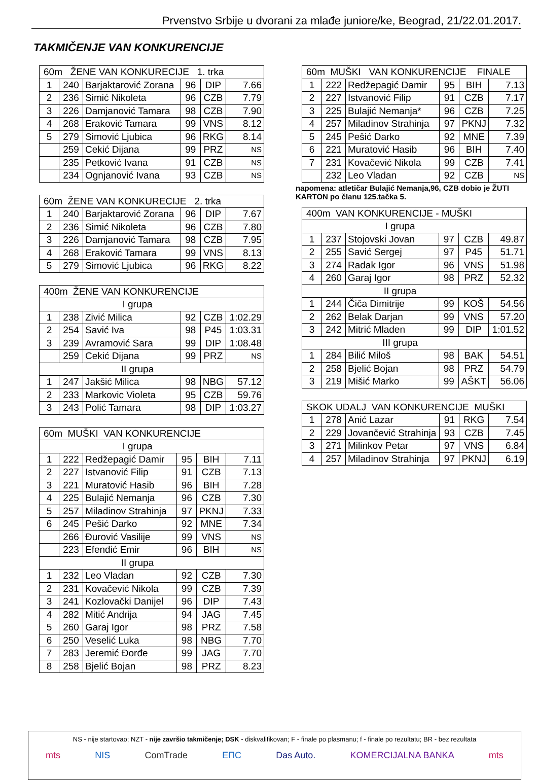Prvenstvo Srbije u dvorani za mlađe juniore/ke, Beograd, 21/22.01.2017.
TAKMIČENJE VAN KONKURENCIJE
| 60m ŽENE VAN KONKURECIJE 1. trka | | | | | |
| --- | --- | --- | --- | --- | --- |
| 1 | 240 | Barjaktarović Zorana | 96 | DIP | 7.66 |
| 2 | 236 | Simić Nikoleta | 96 | CZB | 7.79 |
| 3 | 226 | Damjanović Tamara | 98 | CZB | 7.90 |
| 4 | 268 | Eraković Tamara | 99 | VNS | 8.12 |
| 5 | 279 | Simović Ljubica | 96 | RKG | 8.14 |
| | 259 | Cekić Dijana | 99 | PRZ | NS |
| | 235 | Petković Ivana | 91 | CZB | NS |
| | 234 | Ognjanović Ivana | 93 | CZB | NS |
| 60m ŽENE VAN KONKURECIJE 2. trka | | | | | |
| --- | --- | --- | --- | --- | --- |
| 1 | 240 | Barjaktarović Zorana | 96 | DIP | 7.67 |
| 2 | 236 | Simić Nikoleta | 96 | CZB | 7.80 |
| 3 | 226 | Damjanović Tamara | 98 | CZB | 7.95 |
| 4 | 268 | Eraković Tamara | 99 | VNS | 8.13 |
| 5 | 279 | Simović Ljubica | 96 | RKG | 8.22 |
| 400m ŽENE VAN KONKURENCIJE | | | | | |
| --- | --- | --- | --- | --- | --- |
| I grupa | | | | | |
| 1 | 238 | Zivić Milica | 92 | CZB | 1:02.29 |
| 2 | 254 | Savić Iva | 98 | P45 | 1:03.31 |
| 3 | 239 | Avramović Sara | 99 | DIP | 1:08.48 |
| | 259 | Cekić Dijana | 99 | PRZ | NS |
| II grupa | | | | | |
| 1 | 247 | Jakšić Milica | 98 | NBG | 57.12 |
| 2 | 233 | Markovic Violeta | 95 | CZB | 59.76 |
| 3 | 243 | Polić Tamara | 98 | DIP | 1:03.27 |
| 60m MUŠKI VAN KONKURENCIJE | | | | | |
| --- | --- | --- | --- | --- | --- |
| I grupa | | | | | |
| 1 | 222 | Redžepagić Damir | 95 | BIH | 7.11 |
| 2 | 227 | Istvanović Filip | 91 | CZB | 7.13 |
| 3 | 221 | Muratović Hasib | 96 | BIH | 7.28 |
| 4 | 225 | Bulajić Nemanja | 96 | CZB | 7.30 |
| 5 | 257 | Miladinov Strahinja | 97 | PKNJ | 7.33 |
| 6 | 245 | Pešić Darko | 92 | MNE | 7.34 |
| | 266 | Đurović Vasilije | 99 | VNS | NS |
| | 223 | Efendić Emir | 96 | BIH | NS |
| II grupa | | | | | |
| 1 | 232 | Leo Vladan | 92 | CZB | 7.30 |
| 2 | 231 | Kovačević Nikola | 99 | CZB | 7.39 |
| 3 | 241 | Kozlovački Danijel | 96 | DIP | 7.43 |
| 4 | 282 | Mitić Andrija | 94 | JAG | 7.45 |
| 5 | 260 | Garaj Igor | 98 | PRZ | 7.58 |
| 6 | 250 | Veselić Luka | 98 | NBG | 7.70 |
| 7 | 283 | Jeremić Đorđe | 99 | JAG | 7.70 |
| 8 | 258 | Bjelić Bojan | 98 | PRZ | 8.23 |
| 60m MUŠKI VAN KONKURENCIJE FINALE | | | | | |
| --- | --- | --- | --- | --- | --- |
| 1 | 222 | Redžepagić Damir | 95 | BIH | 7.13 |
| 2 | 227 | Istvanović Filip | 91 | CZB | 7.17 |
| 3 | 225 | Bulajić Nemanja* | 96 | CZB | 7.25 |
| 4 | 257 | Miladinov Strahinja | 97 | PKNJ | 7.32 |
| 5 | 245 | Pešić Darko | 92 | MNE | 7.39 |
| 6 | 221 | Muratović Hasib | 96 | BIH | 7.40 |
| 7 | 231 | Kovačević Nikola | 99 | CZB | 7.41 |
| | 232 | Leo Vladan | 92 | CZB | NS |
napomena: atletičar Bulajić Nemanja,96, CZB dobio je ŽUTI KARTON po članu 125.tačka 5.
| 400m VAN KONKURENCIJE - MUŠKI | | | | | |
| --- | --- | --- | --- | --- | --- |
| I grupa | | | | | |
| 1 | 237 | Stojovski Jovan | 97 | CZB | 49.87 |
| 2 | 255 | Savić Sergej | 97 | P45 | 51.71 |
| 3 | 274 | Radak Igor | 96 | VNS | 51.98 |
| 4 | 260 | Garaj Igor | 98 | PRZ | 52.32 |
| II grupa | | | | | |
| 1 | 244 | Čiča Dimitrije | 99 | KOŠ | 54.56 |
| 2 | 262 | Belak Darjan | 99 | VNS | 57.20 |
| 3 | 242 | Mitrić Mladen | 99 | DIP | 1:01.52 |
| III grupa | | | | | |
| 1 | 284 | Bilić Miloš | 98 | BAK | 54.51 |
| 2 | 258 | Bjelić Bojan | 98 | PRZ | 54.79 |
| 3 | 219 | Mišić Marko | 99 | AŠKT | 56.06 |
| SKOK UDALJ VAN KONKURENCIJE MUŠKI | | | | | |
| --- | --- | --- | --- | --- | --- |
| 1 | 278 | Anić Lazar | 91 | RKG | 7.54 |
| 2 | 229 | Jovančević Strahinja | 93 | CZB | 7.45 |
| 3 | 271 | Milinkov Petar | 97 | VNS | 6.84 |
| 4 | 257 | Miladinov Strahinja | 97 | PKNJ | 6.19 |
NS - nije startovao; NZT - nije završio takmičenje; DSK - diskvalifikovan; F - finale po plasmanu; f - finale po rezultatu; BR - bez rezultata
mts NIS ComTrade ЕПС Das Auto. KOMERCIJALNA BANKA mts